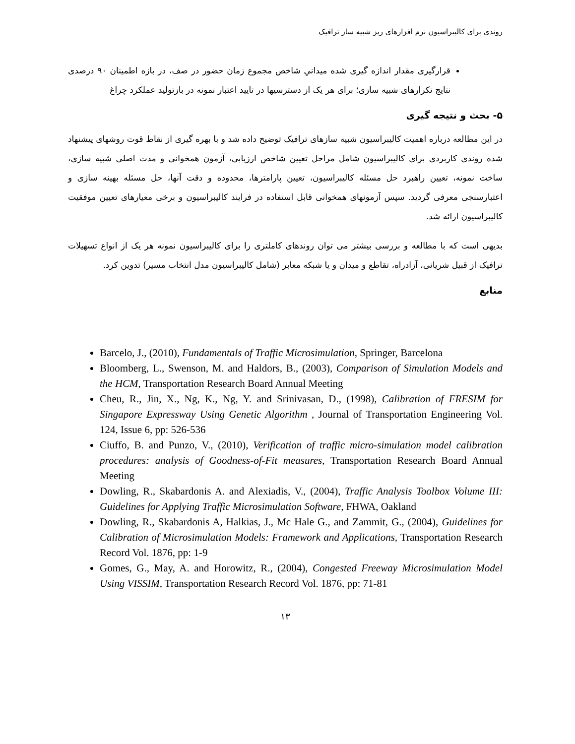روندی برای کالیبراسیون نرم افزارهای ریز شبیه ساز ترافیک
قرارگیری مقدار اندازه گیری شده میدانیِ شاخص مجموع زمان حضور در صف، در بازه اطمینان ۹۰ درصدی نتایج تکرارهای شبیه سازی؛ برای هر یک از دسترسیها در تایید اعتبار نمونه در بازتولید عملکرد چراغ
۵- بحث و نتیجه گیری
در این مطالعه درباره اهمیت کالیبراسیون شبیه سازهای ترافیک توضیح داده شد و با بهره گیری از نقاط قوت روشهای پیشنهاد شده روندی کاربردی برای کالیبراسیون شامل مراحل تعیین شاخص ارزیابی، آزمون همخوانی و مدت اصلی شبیه سازی، ساخت نمونه، تعیین راهبرد حل مسئله کالیبراسیون، تعیین پارامترها، محدوده و دقت آنها، حل مسئله بهینه سازی و اعتبارسنجی معرفی گردید. سپس آزمونهای همخوانی قابل استفاده در فرایند کالیبراسیون و برخی معیارهای تعیین موفقیت کالیبراسیون ارائه شد.
بدیهی است که با مطالعه و بررسی بیشتر می توان روندهای کاملتری را برای کالیبراسیون نمونه هر یک از انواع تسهیلات ترافیک از قبیل شریانی، آزادراه، تقاطع و میدان و یا شبکه معابر (شامل کالیبراسیون مدل انتخاب مسیر) تدوین کرد.
منابع
Barcelo, J., (2010), Fundamentals of Traffic Microsimulation, Springer, Barcelona
Bloomberg, L., Swenson, M. and Haldors, B., (2003), Comparison of Simulation Models and the HCM, Transportation Research Board Annual Meeting
Cheu, R., Jin, X., Ng, K., Ng, Y. and Srinivasan, D., (1998), Calibration of FRESIM for Singapore Expressway Using Genetic Algorithm , Journal of Transportation Engineering Vol. 124, Issue 6, pp: 526-536
Ciuffo, B. and Punzo, V., (2010), Verification of traffic micro-simulation model calibration procedures: analysis of Goodness-of-Fit measures, Transportation Research Board Annual Meeting
Dowling, R., Skabardonis A. and Alexiadis, V., (2004), Traffic Analysis Toolbox Volume III: Guidelines for Applying Traffic Microsimulation Software, FHWA, Oakland
Dowling, R., Skabardonis A, Halkias, J., Mc Hale G., and Zammit, G., (2004), Guidelines for Calibration of Microsimulation Models: Framework and Applications, Transportation Research Record Vol. 1876, pp: 1-9
Gomes, G., May, A. and Horowitz, R., (2004), Congested Freeway Microsimulation Model Using VISSIM, Transportation Research Record Vol. 1876, pp: 71-81
۱۳